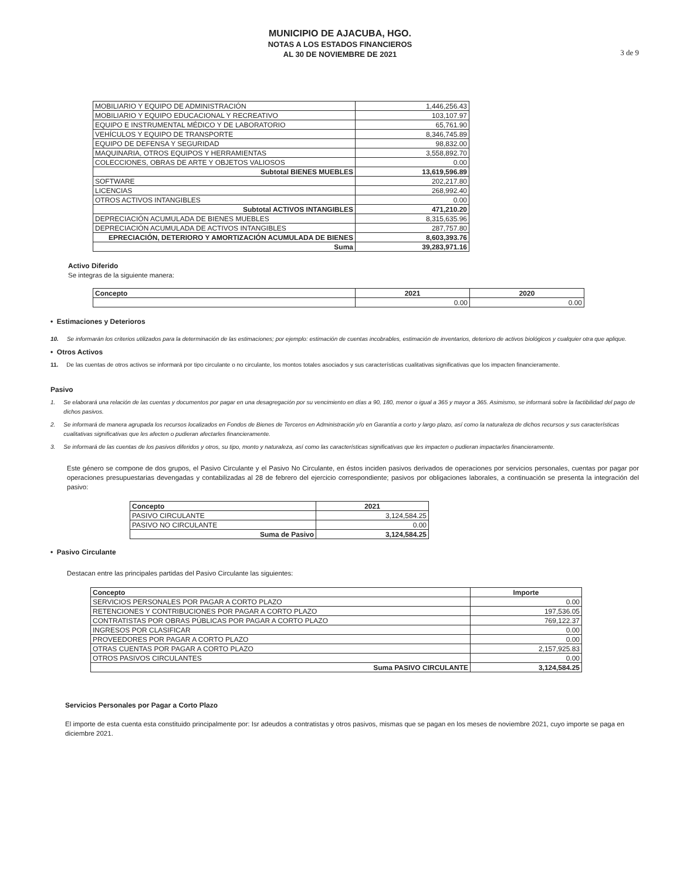MUNICIPIO DE AJACUBA, HGO.
NOTAS A LOS ESTADOS FINANCIEROS
AL 30 DE NOVIEMBRE DE 2021
3 de 9
| MOBILIARIO Y EQUIPO DE ADMINISTRACIÓN | 1,446,256.43 |
| MOBILIARIO Y EQUIPO EDUCACIONAL Y RECREATIVO | 103,107.97 |
| EQUIPO E INSTRUMENTAL MÉDICO Y DE LABORATORIO | 65,761.90 |
| VEHÍCULOS Y EQUIPO DE TRANSPORTE | 8,346,745.89 |
| EQUIPO DE DEFENSA Y SEGURIDAD | 98,832.00 |
| MAQUINARIA, OTROS EQUIPOS Y HERRAMIENTAS | 3,558,892.70 |
| COLECCIONES, OBRAS DE ARTE Y OBJETOS VALIOSOS | 0.00 |
| Subtotal BIENES MUEBLES | 13,619,596.89 |
| SOFTWARE | 202,217.80 |
| LICENCIAS | 268,992.40 |
| OTROS ACTIVOS INTANGIBLES | 0.00 |
| Subtotal ACTIVOS INTANGIBLES | 471,210.20 |
| DEPRECIACIÓN ACUMULADA DE BIENES MUEBLES | 8,315,635.96 |
| DEPRECIACIÓN ACUMULADA DE ACTIVOS INTANGIBLES | 287,757.80 |
| EPRECIACIÓN, DETERIORO Y AMORTIZACIÓN ACUMULADA DE BIENES | 8,603,393.76 |
| Suma | 39,283,971.16 |
Activo Diferido
Se integras de la siguiente manera:
| Concepto | 2021 | 2020 |
| --- | --- | --- |
| | 0.00 | 0.00 |
• Estimaciones y Deterioros
10. Se informarán los criterios utilizados para la determinación de las estimaciones; por ejemplo: estimación de cuentas incobrables, estimación de inventarios, deterioro de activos biológicos y cualquier otra que aplique.
• Otros Activos
11. De las cuentas de otros activos se informará por tipo circulante o no circulante, los montos totales asociados y sus características cualitativas significativas que los impacten financieramente.
Pasivo
1. Se elaborará una relación de las cuentas y documentos por pagar en una desagregación por su vencimiento en días a 90, 180, menor o igual a 365 y mayor a 365. Asimismo, se informará sobre la factibilidad del pago de dichos pasivos.
2. Se informará de manera agrupada los recursos localizados en Fondos de Bienes de Terceros en Administración y/o en Garantía a corto y largo plazo, así como la naturaleza de dichos recursos y sus características cualitativas significativas que les afecten o pudieran afectarles financieramente.
3. Se informará de las cuentas de los pasivos diferidos y otros, su tipo, monto y naturaleza, así como las características significativas que les impacten o pudieran impactarles financieramente.
Este género se compone de dos grupos, el Pasivo Circulante y el Pasivo No Circulante, en éstos inciden pasivos derivados de operaciones por servicios personales, cuentas por pagar por operaciones presupuestarias devengadas y contabilizadas al 28 de febrero del ejercicio correspondiente; pasivos por obligaciones laborales, a continuación se presenta la integración del pasivo:
| Concepto | 2021 |
| --- | --- |
| PASIVO CIRCULANTE | 3,124,584.25 |
| PASIVO NO CIRCULANTE | 0.00 |
| Suma de Pasivo | 3,124,584.25 |
• Pasivo Circulante
Destacan entre las principales partidas del Pasivo Circulante las siguientes:
| Concepto | Importe |
| --- | --- |
| SERVICIOS PERSONALES POR PAGAR A CORTO PLAZO | 0.00 |
| RETENCIONES Y CONTRIBUCIONES POR PAGAR A CORTO PLAZO | 197,536.05 |
| CONTRATISTAS POR OBRAS PÚBLICAS POR PAGAR A CORTO PLAZO | 769,122.37 |
| INGRESOS POR CLASIFICAR | 0.00 |
| PROVEEDORES POR PAGAR A CORTO PLAZO | 0.00 |
| OTRAS CUENTAS POR PAGAR A CORTO PLAZO | 2,157,925.83 |
| OTROS PASIVOS CIRCULANTES | 0.00 |
| Suma PASIVO CIRCULANTE | 3,124,584.25 |
Servicios Personales por Pagar a Corto Plazo
El importe de esta cuenta esta constituido principalmente por: Isr adeudos a contratistas y otros pasivos, mismas que se pagan en los meses de noviembre 2021, cuyo importe se paga en diciembre 2021.